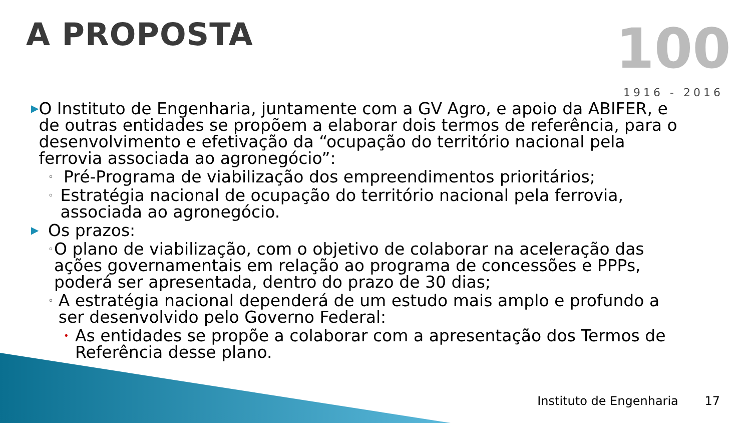A PROPOSTA
100
1916 - 2016
▶ O Instituto de Engenharia, juntamente com a GV Agro, e apoio da ABIFER, e de outras entidades se propõem a elaborar dois termos de referência, para o desenvolvimento e efetivação da “ocupação do território nacional pela ferrovia associada ao agronegócio”:
◦ Pré-Programa de viabilização dos empreendimentos prioritários;
◦ Estratégia nacional de ocupação do território nacional pela ferrovia, associada ao agronegócio.
▶ Os prazos:
◦ O plano de viabilização, com o objetivo de colaborar na aceleração das ações governamentais em relação ao programa de concessões e PPPs, poderá ser apresentada, dentro do prazo de 30 dias;
◦ A estratégia nacional dependerá de um estudo mais amplo e profundo a ser desenvolvido pelo Governo Federal:
• As entidades se propõe a colaborar com a apresentação dos Termos de Referência desse plano.
Instituto de Engenharia 17